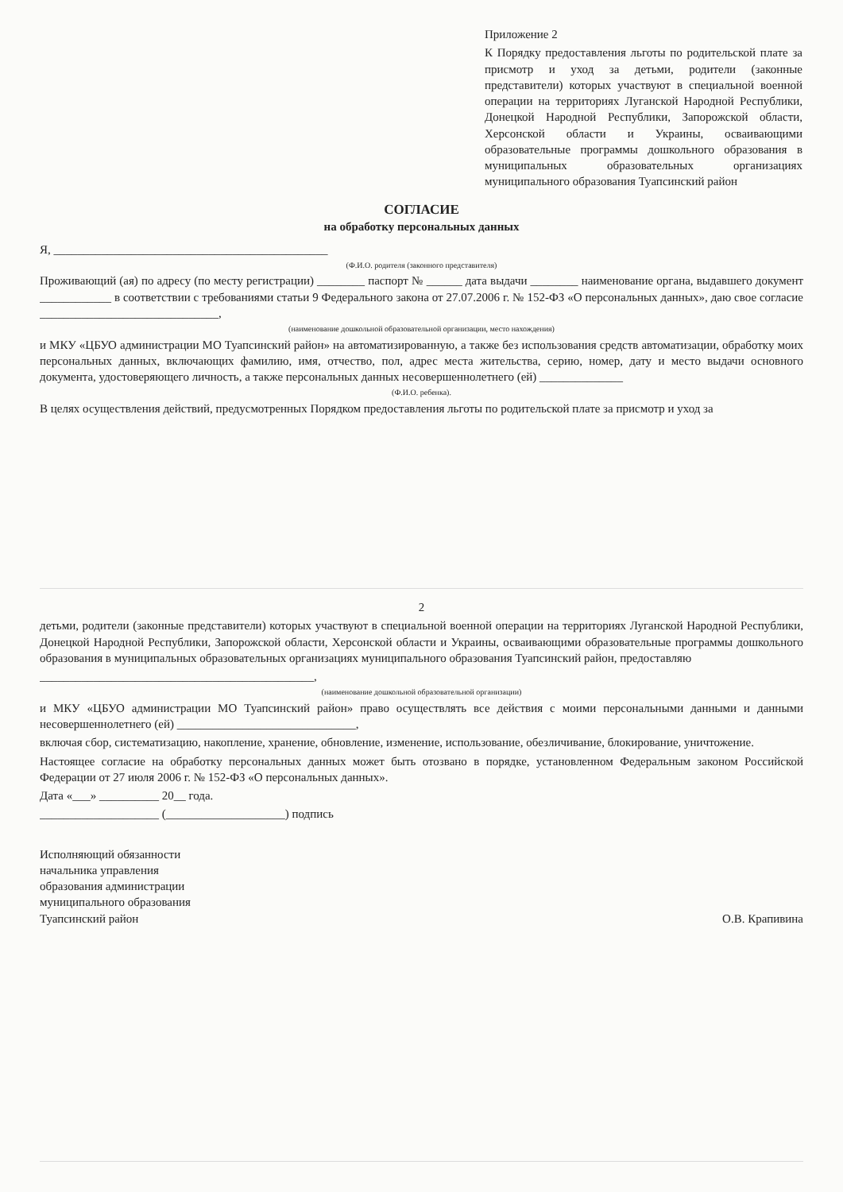Приложение 2
К Порядку предоставления льготы по родительской плате за присмотр и уход за детьми, родители (законные представители) которых участвуют в специальной военной операции на территориях Луганской Народной Республики, Донецкой Народной Республики, Запорожской области, Херсонской области и Украины, осваивающими образовательные программы дошкольного образования в муниципальных образовательных организациях муниципального образования Туапсинский район
СОГЛАСИЕ
на обработку персональных данных
Я, ______________________________________________
(Ф.И.О. родителя (законного представителя)
Проживающий (ая) по адресу (по месту регистрации) ________ паспорт № ______ дата выдачи ________ наименование органа, выдавшего документ ____________ в соответствии с требованиями статьи 9 Федерального закона от 27.07.2006 г. № 152-ФЗ «О персональных данных», даю свое согласие ______________________________,
(наименование дошкольной образовательной организации, место нахождения)
и МКУ «ЦБУО администрации МО Туапсинский район» на автоматизированную, а также без использования средств автоматизации, обработку моих персональных данных, включающих фамилию, имя, отчество, пол, адрес места жительства, серию, номер, дату и место выдачи основного документа, удостоверяющего личность, а также персональных данных несовершеннолетнего (ей) ______________
(Ф.И.О. ребенка).
В целях осуществления действий, предусмотренных Порядком предоставления льготы по родительской плате за присмотр и уход за
2
детьми, родители (законные представители) которых участвуют в специальной военной операции на территориях Луганской Народной Республики, Донецкой Народной Республики, Запорожской области, Херсонской области и Украины, осваивающими образовательные программы дошкольного образования в муниципальных образовательных организациях муниципального образования Туапсинский район, предоставляю
______________________________________________,
(наименование дошкольной образовательной организации)
и МКУ «ЦБУО администрации МО Туапсинский район» право осуществлять все действия с моими персональными данными и данными несовершеннолетнего (ей) ______________________________,
включая сбор, систематизацию, накопление, хранение, обновление, изменение, использование, обезличивание, блокирование, уничтожение.
Настоящее согласие на обработку персональных данных может быть отозвано в порядке, установленном Федеральным законом Российской Федерации от 27 июля 2006 г. № 152-ФЗ «О персональных данных».
Дата «___» __________ 20__ года.
____________________ (____________________) подпись
Исполняющий обязанности
начальника управления
образования администрации
муниципального образования
Туапсинский район
О.В. Крапивина